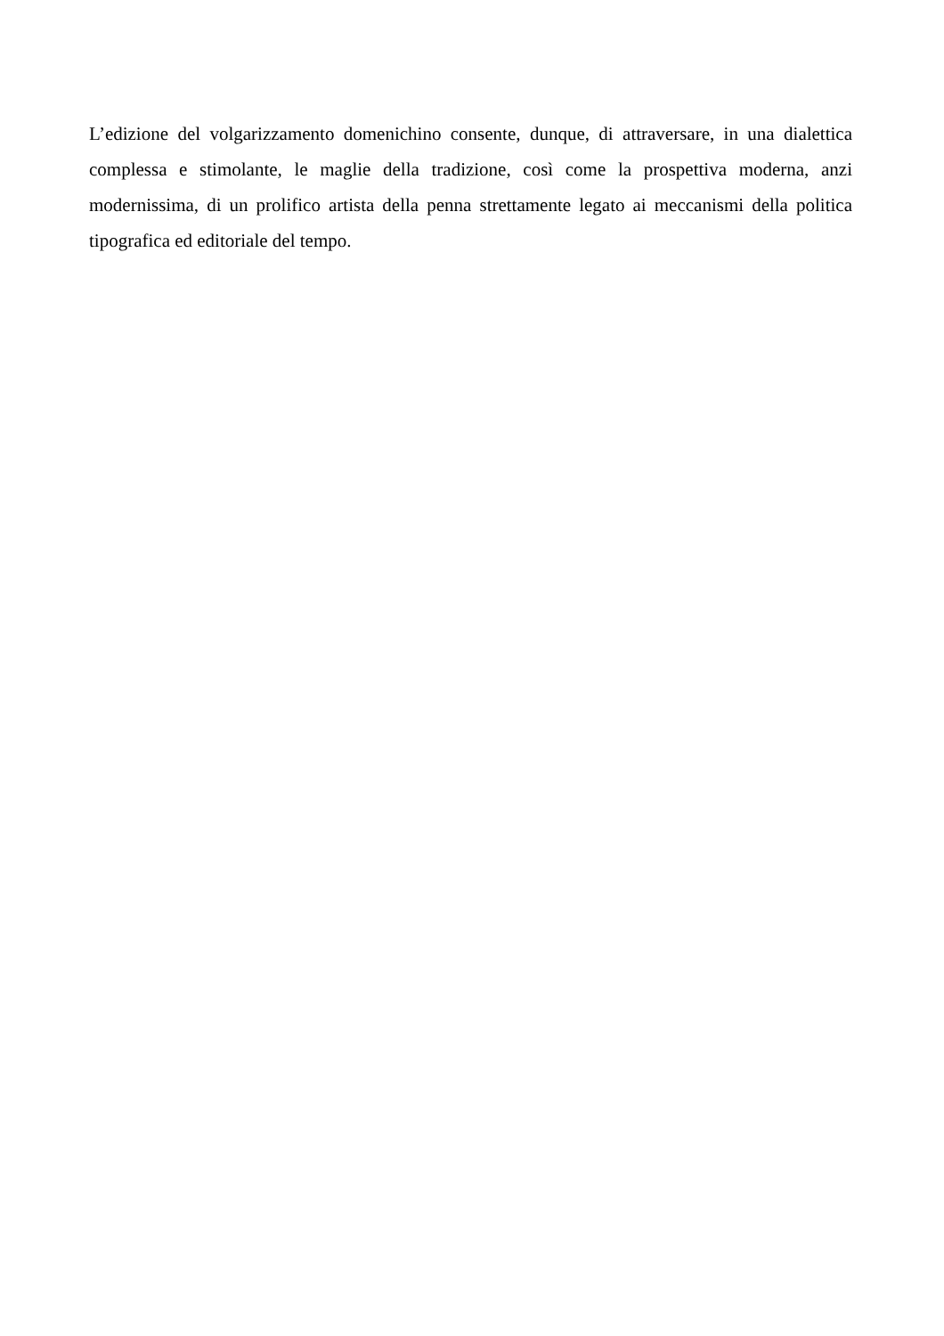L’edizione del volgarizzamento domenichino consente, dunque, di attraversare, in una dialettica complessa e stimolante, le maglie della tradizione, così come la prospettiva moderna, anzi modernissima, di un prolifico artista della penna strettamente legato ai meccanismi della politica tipografica ed editoriale del tempo.